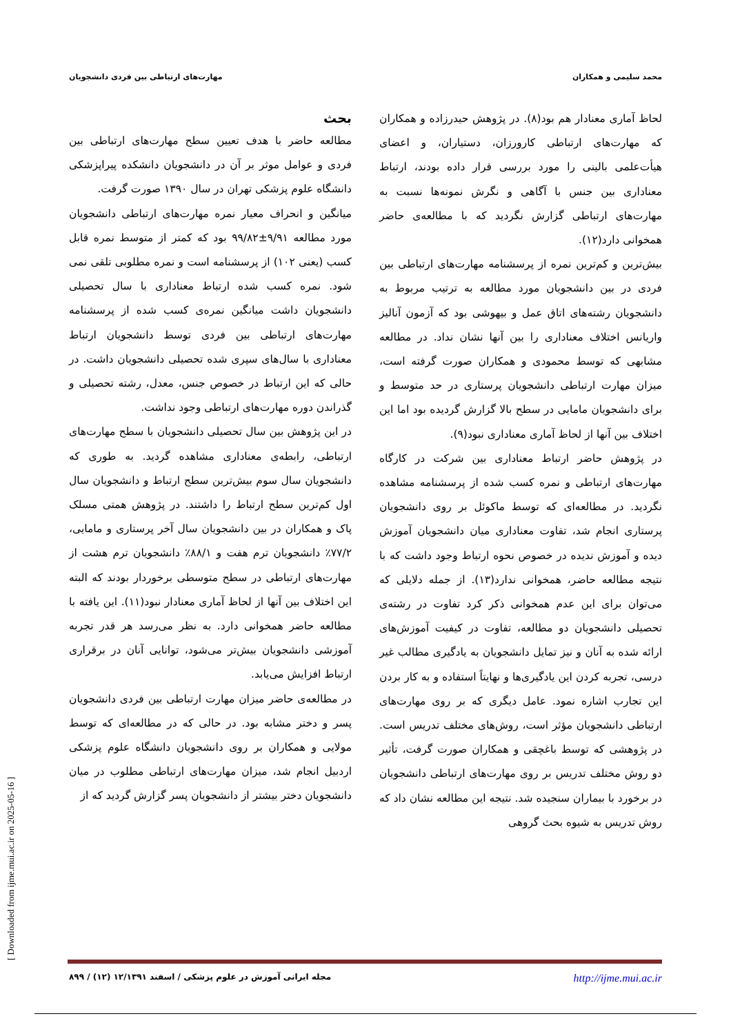محمد سلیمی و همکاران مهارت‌های ارتباطی بین فردی دانشجویان
بحث
مطالعه حاضر با هدف تعیین سطح مهارت‌های ارتباطی بین فردی و عوامل موثر بر آن در دانشجویان دانشکده پیراپزشکی دانشگاه علوم پزشکی تهران در سال ۱۳۹۰ صورت گرفت.
میانگین و انحراف معیار نمره مهارت‌های ارتباطی دانشجویان مورد مطالعه ۹/۹۱±۹۹/۸۲ بود که کمتر از متوسط نمره قابل کسب (یعنی ۱۰۲) از پرسشنامه است و نمره مطلوبی تلقی نمی شود. نمره کسب شده ارتباط معناداری با سال تحصیلی دانشجویان داشت میانگین نمره‌ی کسب شده از پرسشنامه مهارت‌های ارتباطی بین فردی توسط دانشجویان ارتباط معناداری با سال‌های سپری شده تحصیلی دانشجویان داشت. در حالی که این ارتباط در خصوص جنس، معدل، رشته تحصیلی و گذراندن دوره مهارت‌های ارتباطی وجود نداشت.
در این پژوهش بین سال تحصیلی دانشجویان با سطح مهارت‌های ارتباطی، رابطه‌ی معناداری مشاهده گردید. به طوری که دانشجویان سال سوم بیش‌ترین سطح ارتباط و دانشجویان سال اول کم‌ترین سطح ارتباط را داشتند. در پژوهش همتی مسلک پاک و همکاران در بین دانشجویان سال آخر پرستاری و مامایی، ۷۷/۲٪ دانشجویان ترم هفت و ۸۸/۱٪ دانشجویان ترم هشت از مهارت‌های ارتباطی در سطح متوسطی برخوردار بودند که البته این اختلاف بین آنها از لحاظ آماری معنادار نبود(۱۱). این یافته با مطالعه حاضر همخوانی دارد. به نظر می‌رسد هر قدر تجربه آموزشی دانشجویان بیش‌تر می‌شود، توانایی آنان در برقراری ارتباط افزایش می‌یابد.
در مطالعه‌ی حاضر میزان مهارت ارتباطی بین فردی دانشجویان پسر و دختر مشابه بود. در حالی که در مطالعه‌ای که توسط مولایی و همکاران بر روی دانشجویان دانشگاه علوم پزشکی اردبیل انجام شد، میزان مهارت‌های ارتباطی مطلوب در میان دانشجویان دختر بیشتر از دانشجویان پسر گزارش گردید که از
لحاظ آماری معنادار هم بود(۸). در پژوهش حیدرزاده و همکاران که مهارت‌های ارتباطی کارورزان، دستیاران، و اعضای هیأت‌علمی بالینی را مورد بررسی قرار داده بودند، ارتباط معناداری بین جنس با آگاهی و نگرش نمونه‌ها نسبت به مهارت‌های ارتباطی گزارش نگردید که با مطالعه‌ی حاضر همخوانی دارد(۱۲).
بیش‌ترین و کم‌ترین نمره از پرسشنامه مهارت‌های ارتباطی بین فردی در بین دانشجویان مورد مطالعه به ترتیب مربوط به دانشجویان رشته‌های اتاق عمل و بیهوشی بود که آزمون آنالیز واریانس اختلاف معناداری را بین آنها نشان نداد. در مطالعه مشابهی که توسط محمودی و همکاران صورت گرفته است، میزان مهارت ارتباطی دانشجویان پرستاری در حد متوسط و برای دانشجویان مامایی در سطح بالا گزارش گردیده بود اما این اختلاف بین آنها از لحاظ آماری معناداری نبود(۹).
در پژوهش حاضر ارتباط معناداری بین شرکت در کارگاه مهارت‌های ارتباطی و نمره کسب شده از پرسشنامه مشاهده نگردید. در مطالعه‌ای که توسط ماکوئل بر روی دانشجویان پرستاری انجام شد، تفاوت معناداری میان دانشجویان آموزش دیده و آموزش ندیده در خصوص نحوه ارتباط وجود داشت که با نتیجه مطالعه حاضر، همخوانی ندارد(۱۳). از جمله دلایلی که می‌توان برای این عدم همخوانی ذکر کرد تفاوت در رشته‌ی تحصیلی دانشجویان دو مطالعه، تفاوت در کیفیت آموزش‌های ارائه شده به آنان و نیز تمایل دانشجویان به یادگیری مطالب غیر درسی، تجربه کردن این یادگیری‌ها و نهایتاً استفاده و به کار بردن این تجارب اشاره نمود. عامل دیگری که بر روی مهارت‌های ارتباطی دانشجویان مؤثر است، روش‌های مختلف تدریس است. در پژوهشی که توسط باغچقی و همکاران صورت گرفت، تأثیر دو روش مختلف تدریس بر روی مهارت‌های ارتباطی دانشجویان در برخورد با بیماران سنجیده شد. نتیجه این مطالعه نشان داد که روش تدریس به شیوه بحث گروهی
مجله ایرانی آموزش در علوم پزشکی / اسفند ۱۲/۱۳۹۱ (۱۲) / ۸۹۹ http://ijme.mui.ac.ir
[ Downloaded from ijme.mui.ac.ir on 2025-05-16 ]